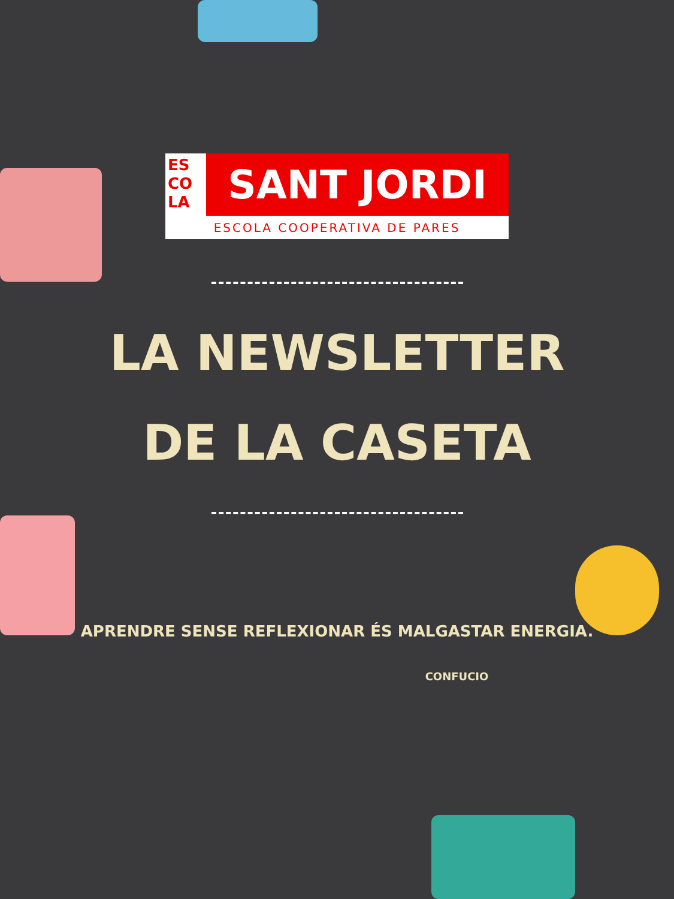ES
CO
LA
SANT JORDI
ESCOLA COOPERATIVA DE PARES
LA NEWSLETTER
DE LA CASETA
APRENDRE SENSE REFLEXIONAR ÉS MALGASTAR ENERGIA.
CONFUCIO